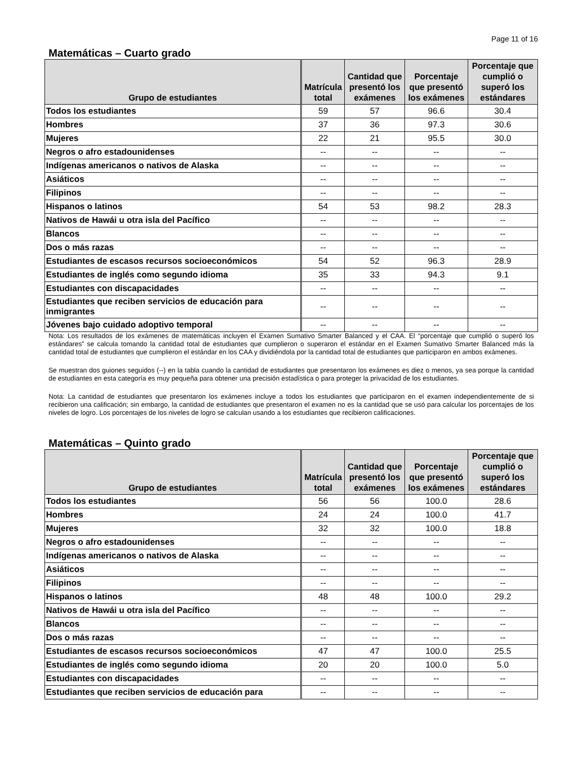Page 11 of 16
Matemáticas – Cuarto grado
| Grupo de estudiantes | Matrícula total | Cantidad que presentó los exámenes | Porcentaje que presentó los exámenes | Porcentaje que cumplió o superó los estándares |
| --- | --- | --- | --- | --- |
| Todos los estudiantes | 59 | 57 | 96.6 | 30.4 |
| Hombres | 37 | 36 | 97.3 | 30.6 |
| Mujeres | 22 | 21 | 95.5 | 30.0 |
| Negros o afro estadounidenses | -- | -- | -- | -- |
| Indígenas americanos o nativos de Alaska | -- | -- | -- | -- |
| Asiáticos | -- | -- | -- | -- |
| Filipinos | -- | -- | -- | -- |
| Hispanos o latinos | 54 | 53 | 98.2 | 28.3 |
| Nativos de Hawái u otra isla del Pacífico | -- | -- | -- | -- |
| Blancos | -- | -- | -- | -- |
| Dos o más razas | -- | -- | -- | -- |
| Estudiantes de escasos recursos socioeconómicos | 54 | 52 | 96.3 | 28.9 |
| Estudiantes de inglés como segundo idioma | 35 | 33 | 94.3 | 9.1 |
| Estudiantes con discapacidades | -- | -- | -- | -- |
| Estudiantes que reciben servicios de educación para inmigrantes | -- | -- | -- | -- |
| Jóvenes bajo cuidado adoptivo temporal | -- | -- | -- | -- |
Nota: Los resultados de los exámenes de matemáticas incluyen el Examen Sumativo Smarter Balanced y el CAA. El “porcentaje que cumplió o superó los estándares” se calcula tomando la cantidad total de estudiantes que cumplieron o superaron el estándar en el Examen Sumativo Smarter Balanced más la cantidad total de estudiantes que cumplieron el estándar en los CAA y dividiéndola por la cantidad total de estudiantes que participaron en ambos exámenes.
Se muestran dos guiones seguidos (--) en la tabla cuando la cantidad de estudiantes que presentaron los exámenes es diez o menos, ya sea porque la cantidad de estudiantes en esta categoría es muy pequeña para obtener una precisión estadística o para proteger la privacidad de los estudiantes.
Nota: La cantidad de estudiantes que presentaron los exámenes incluye a todos los estudiantes que participaron en el examen independientemente de si recibieron una calificación; sin embargo, la cantidad de estudiantes que presentaron el examen no es la cantidad que se usó para calcular los porcentajes de los niveles de logro. Los porcentajes de los niveles de logro se calculan usando a los estudiantes que recibieron calificaciones.
Matemáticas – Quinto grado
| Grupo de estudiantes | Matrícula total | Cantidad que presentó los exámenes | Porcentaje que presentó los exámenes | Porcentaje que cumplió o superó los estándares |
| --- | --- | --- | --- | --- |
| Todos los estudiantes | 56 | 56 | 100.0 | 28.6 |
| Hombres | 24 | 24 | 100.0 | 41.7 |
| Mujeres | 32 | 32 | 100.0 | 18.8 |
| Negros o afro estadounidenses | -- | -- | -- | -- |
| Indígenas americanos o nativos de Alaska | -- | -- | -- | -- |
| Asiáticos | -- | -- | -- | -- |
| Filipinos | -- | -- | -- | -- |
| Hispanos o latinos | 48 | 48 | 100.0 | 29.2 |
| Nativos de Hawái u otra isla del Pacífico | -- | -- | -- | -- |
| Blancos | -- | -- | -- | -- |
| Dos o más razas | -- | -- | -- | -- |
| Estudiantes de escasos recursos socioeconómicos | 47 | 47 | 100.0 | 25.5 |
| Estudiantes de inglés como segundo idioma | 20 | 20 | 100.0 | 5.0 |
| Estudiantes con discapacidades | -- | -- | -- | -- |
| Estudiantes que reciben servicios de educación para | -- | -- | -- | -- |